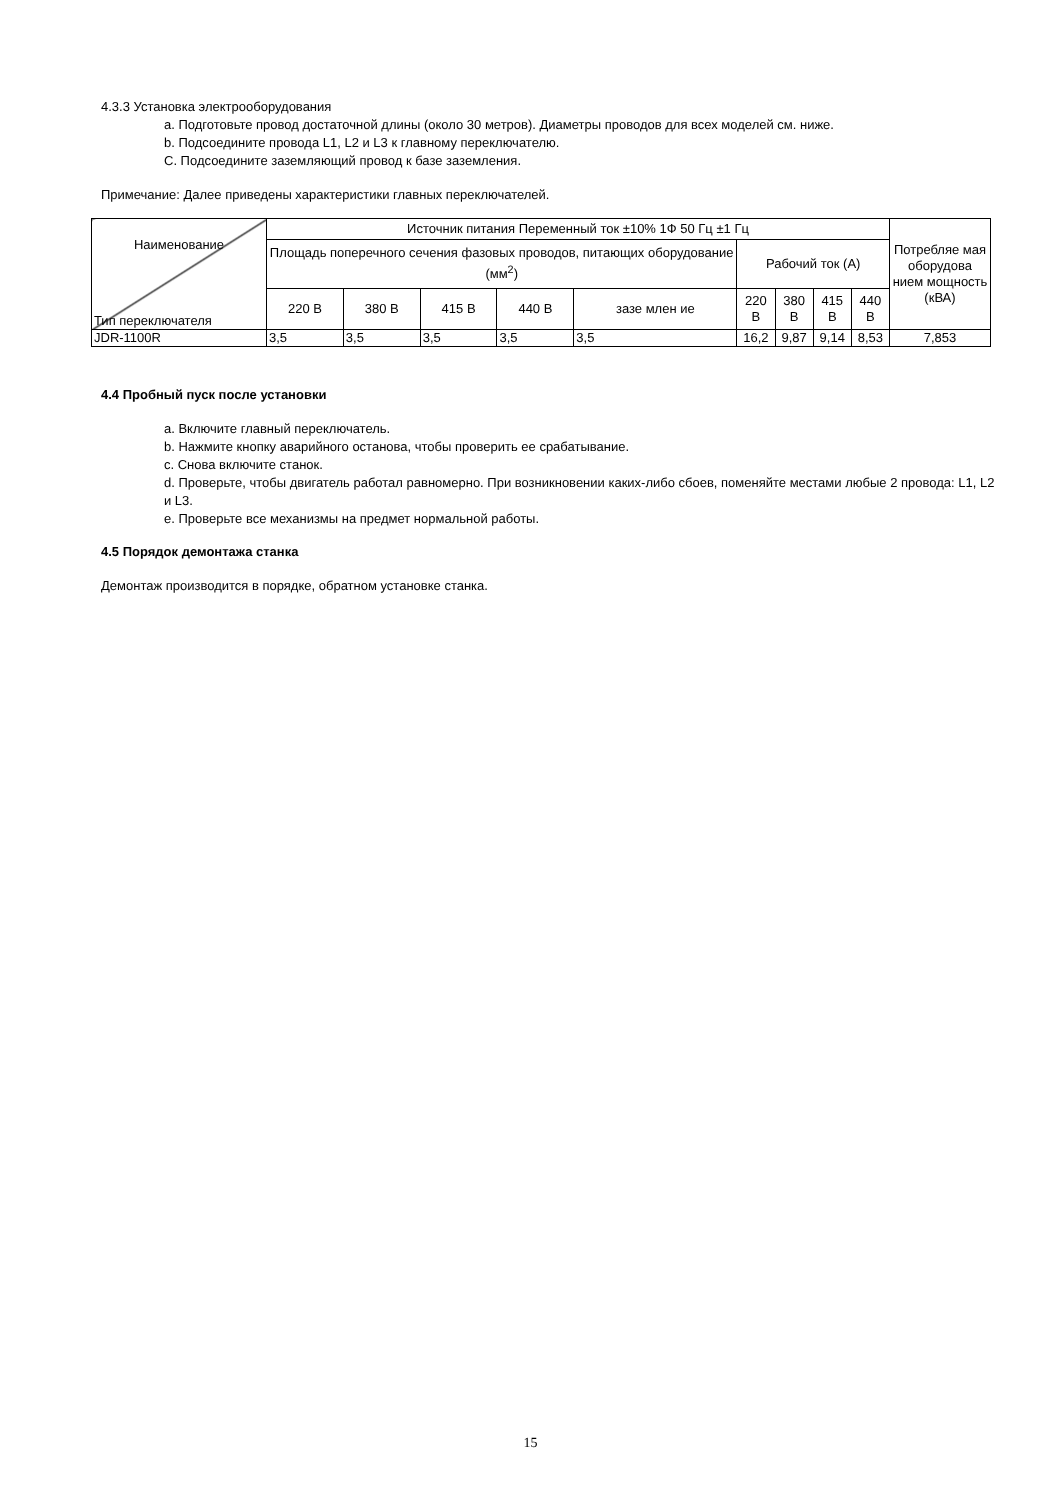4.3.3 Установка электрооборудования
a. Подготовьте провод достаточной длины (около 30 метров). Диаметры проводов для всех моделей см. ниже.
b. Подсоедините провода L1, L2 и L3 к главному переключателю.
C. Подсоедините заземляющий провод к базе заземления.
Примечание: Далее приведены характеристики главных переключателей.
| Наименование Тип переключателя | Источник питания Переменный ток ±10% 1Ф 50 Гц ±1 Гц | | | | | | | | | Потребляе мая оборудова нием мощность (кВА) |
| --- | --- | --- | --- | --- | --- | --- | --- | --- | --- | --- |
| | Площадь поперечного сечения фазовых проводов, питающих оборудование (мм<sup>2</sup>) | | | | | Рабочий ток (А) | | | | |
| | 220 В | 380 В | 415 В | 440 В | зазе млен ие | 220 В | 380 В | 415 В | 440 В | |
| JDR-1100R | 3,5 | 3,5 | 3,5 | 3,5 | 3,5 | 16,2 | 9,87 | 9,14 | 8,53 | 7,853 |
4.4 Пробный пуск после установки
a. Включите главный переключатель.
b. Нажмите кнопку аварийного останова, чтобы проверить ее срабатывание.
c. Снова включите станок.
d. Проверьте, чтобы двигатель работал равномерно. При возникновении каких-либо сбоев, поменяйте местами любые 2 провода: L1, L2 и L3.
e. Проверьте все механизмы на предмет нормальной работы.
4.5 Порядок демонтажа станка
Демонтаж производится в порядке, обратном установке станка.
15